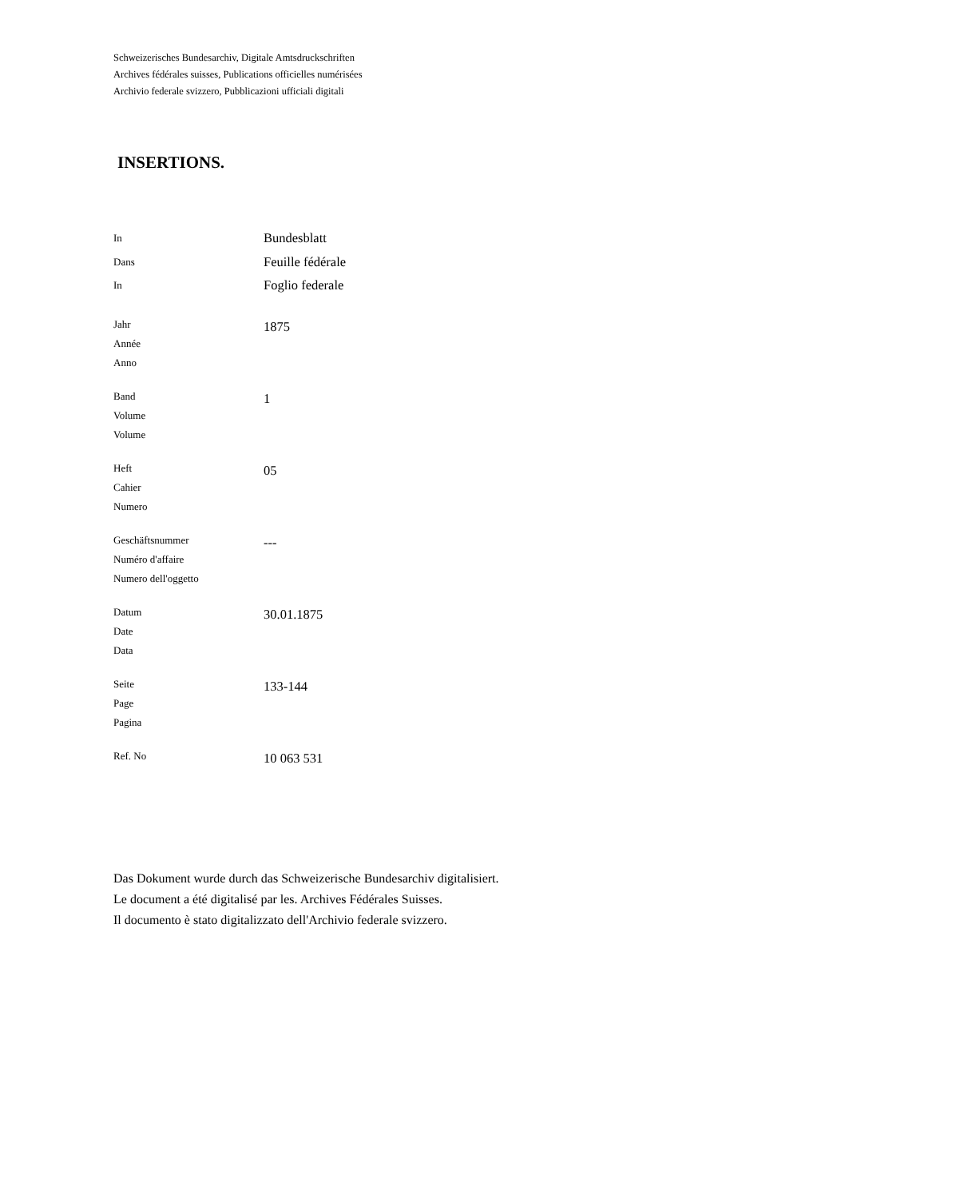Schweizerisches Bundesarchiv, Digitale Amtsdruckschriften
Archives fédérales suisses, Publications officielles numérisées
Archivio federale svizzero, Pubblicazioni ufficiali digitali
INSERTIONS.
| In Dans In | Bundesblatt Feuille fédérale Foglio federale |
| Jahr Année Anno | 1875 |
| Band Volume Volume | 1 |
| Heft Cahier Numero | 05 |
| Geschäftsnummer Numéro d'affaire Numero dell'oggetto | --- |
| Datum Date Data | 30.01.1875 |
| Seite Page Pagina | 133-144 |
| Ref. No | 10 063 531 |
Das Dokument wurde durch das Schweizerische Bundesarchiv digitalisiert.
Le document a été digitalisé par les. Archives Fédérales Suisses.
Il documento è stato digitalizzato dell'Archivio federale svizzero.